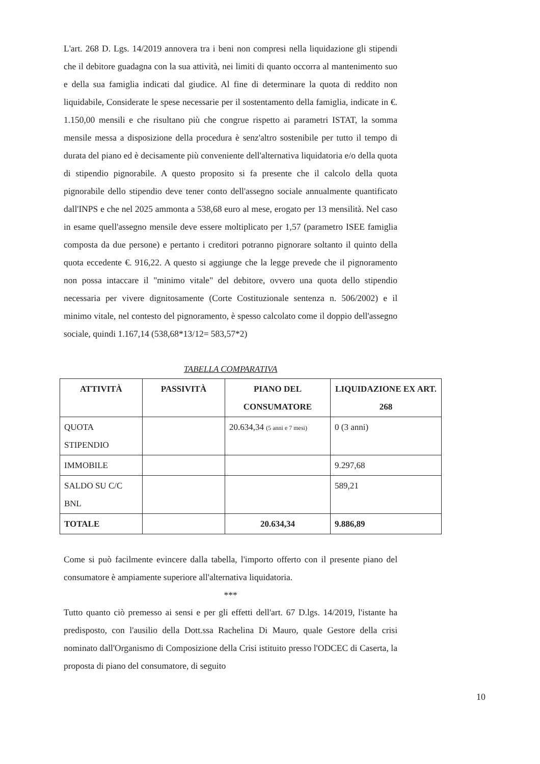L'art. 268 D. Lgs. 14/2019 annovera tra i beni non compresi nella liquidazione gli stipendi che il debitore guadagna con la sua attività, nei limiti di quanto occorra al mantenimento suo e della sua famiglia indicati dal giudice. Al fine di determinare la quota di reddito non liquidabile, Considerate le spese necessarie per il sostentamento della famiglia, indicate in €. 1.150,00 mensili e che risultano più che congrue rispetto ai parametri ISTAT, la somma mensile messa a disposizione della procedura è senz'altro sostenibile per tutto il tempo di durata del piano ed è decisamente più conveniente dell'alternativa liquidatoria e/o della quota di stipendio pignorabile. A questo proposito si fa presente che il calcolo della quota pignorabile dello stipendio deve tener conto dell'assegno sociale annualmente quantificato dall'INPS e che nel 2025 ammonta a 538,68 euro al mese, erogato per 13 mensilità. Nel caso in esame quell'assegno mensile deve essere moltiplicato per 1,57 (parametro ISEE famiglia composta da due persone) e pertanto i creditori potranno pignorare soltanto il quinto della quota eccedente €. 916,22. A questo si aggiunge che la legge prevede che il pignoramento non possa intaccare il "minimo vitale" del debitore, ovvero una quota dello stipendio necessaria per vivere dignitosamente (Corte Costituzionale sentenza n. 506/2002) e il minimo vitale, nel contesto del pignoramento, è spesso calcolato come il doppio dell'assegno sociale, quindi 1.167,14 (538,68*13/12= 583,57*2)
TABELLA COMPARATIVA
| ATTIVITÀ | PASSIVITÀ | PIANO DEL CONSUMATORE | LIQUIDAZIONE EX ART. 268 |
| --- | --- | --- | --- |
| QUOTA STIPENDIO | | 20.634,34 (5 anni e 7 mesi) | 0 (3 anni) |
| IMMOBILE | | | 9.297,68 |
| SALDO SU C/C BNL | | | 589,21 |
| TOTALE | | 20.634,34 | 9.886,89 |
Come si può facilmente evincere dalla tabella, l'importo offerto con il presente piano del consumatore è ampiamente superiore all'alternativa liquidatoria.
***
Tutto quanto ciò premesso ai sensi e per gli effetti dell'art. 67 D.lgs. 14/2019, l'istante ha predisposto, con l'ausilio della Dott.ssa Rachelina Di Mauro, quale Gestore della crisi nominato dall'Organismo di Composizione della Crisi istituito presso l'ODCEC di Caserta, la proposta di piano del consumatore, di seguito
10